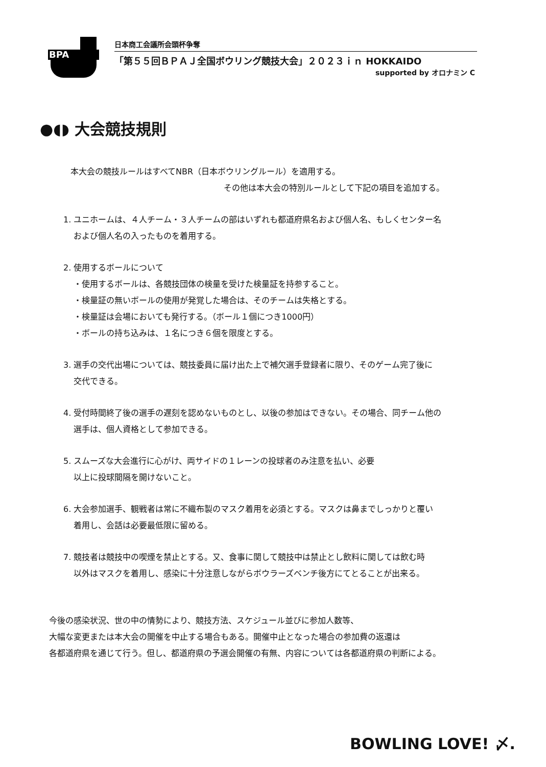BPA
日本商工会議所会頭杯争奪
「第５５回ＢＰＡＪ全国ボウリング競技大会」２０２３ｉｎ HOKKAIDO
supported by オロナミン C
●◖◗ 大会競技規則
本大会の競技ルールはすべてNBR（日本ボウリングルール）を適用する。
その他は本大会の特別ルールとして下記の項目を追加する。
1. ユニホームは、４人チーム・３人チームの部はいずれも都道府県名および個人名、もしくセンター名
および個人名の入ったものを着用する。
2. 使用するボールについて
・使用するボールは、各競技団体の検量を受けた検量証を持参すること。
・検量証の無いボールの使用が発覚した場合は、そのチームは失格とする。
・検量証は会場においても発行する。（ボール１個につき1000円）
・ボールの持ち込みは、１名につき６個を限度とする。
3. 選手の交代出場については、競技委員に届け出た上で補欠選手登録者に限り、そのゲーム完了後に
交代できる。
4. 受付時間終了後の選手の遅刻を認めないものとし、以後の参加はできない。その場合、同チーム他の
選手は、個人資格として参加できる。
5. スムーズな大会進行に心がけ、両サイドの１レーンの投球者のみ注意を払い、必要
以上に投球間隔を開けないこと。
6. 大会参加選手、観戦者は常に不織布製のマスク着用を必須とする。マスクは鼻までしっかりと覆い
着用し、会話は必要最低限に留める。
7. 競技者は競技中の喫煙を禁止とする。又、食事に関して競技中は禁止とし飲料に関しては飲む時
以外はマスクを着用し、感染に十分注意しながらボウラーズベンチ後方にてとることが出来る。
今後の感染状況、世の中の情勢により、競技方法、スケジュール並びに参加人数等、
大幅な変更または本大会の開催を中止する場合もある。開催中止となった場合の参加費の返還は
各都道府県を通じて行う。但し、都道府県の予選会開催の有無、内容については各都道府県の判断による。
BOWLING LOVE! 〆.